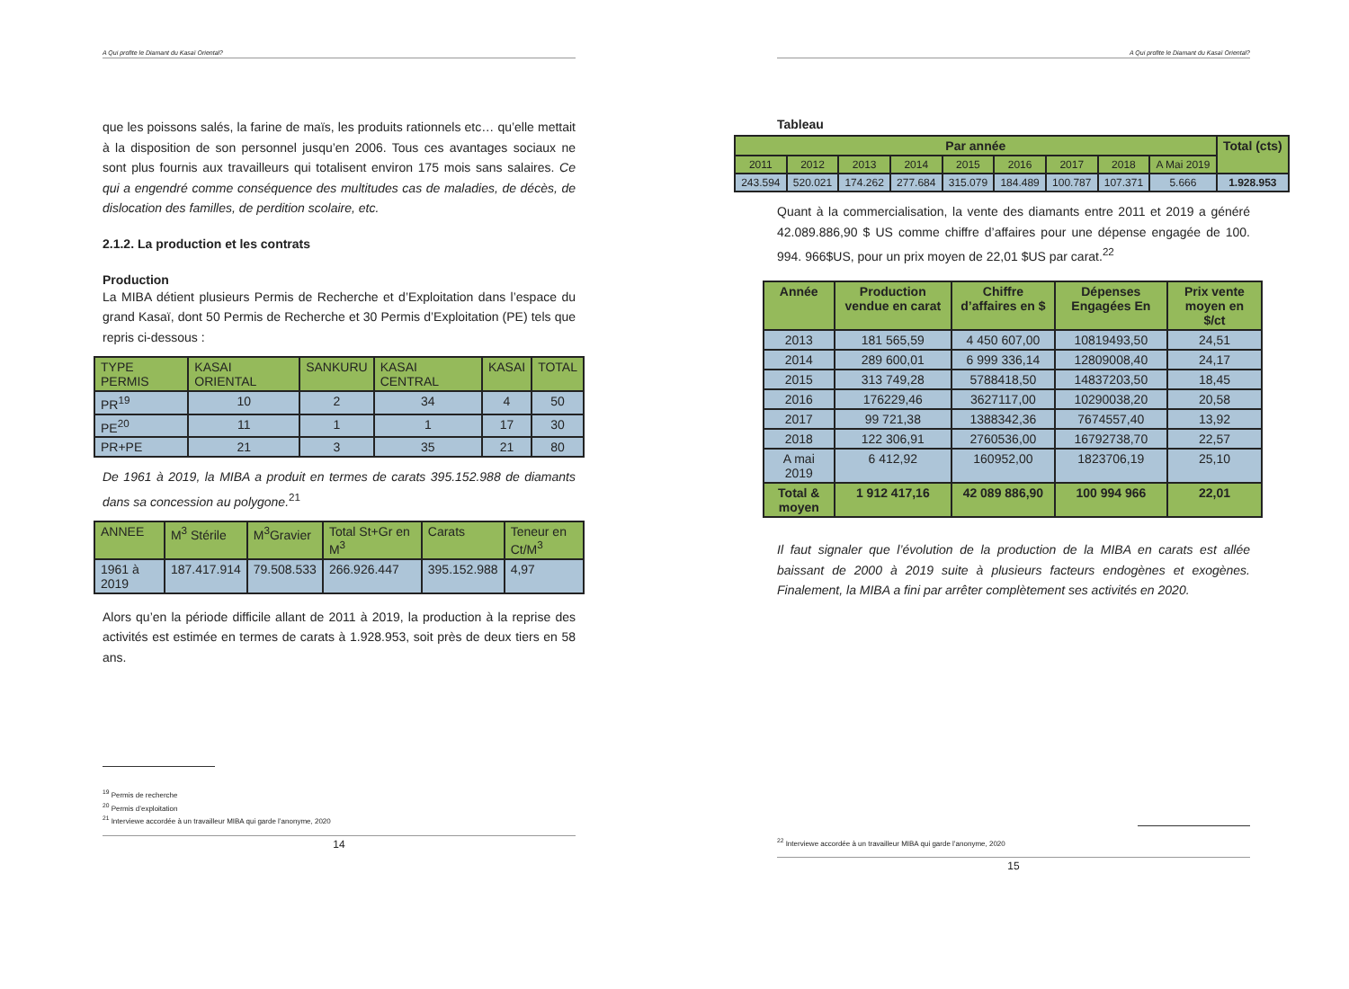A Qui profite le Diamant du Kasaï Oriental?
que les poissons salés, la farine de maïs, les produits rationnels etc… qu’elle mettait à la disposition de son personnel jusqu’en 2006. Tous ces avantages sociaux ne sont plus fournis aux travailleurs qui totalisent environ 175 mois sans salaires. Ce qui a engendré comme conséquence des multitudes cas de maladies, de décès, de dislocation des familles, de perdition scolaire, etc.
2.1.2. La production et les contrats
Production
La MIBA détient plusieurs Permis de Recherche et d’Exploitation dans l’espace du grand Kasaï, dont 50 Permis de Recherche et 30 Permis d’Exploitation (PE) tels que repris ci-dessous :
| TYPE PERMIS | KASAI ORIENTAL | SANKURU | KASAI CENTRAL | KASAI | TOTAL |
| PR<sup>19</sup> | 10 | 2 | 34 | 4 | 50 |
| PE<sup>20</sup> | 11 | 1 | 1 | 17 | 30 |
| PR+PE | 21 | 3 | 35 | 21 | 80 |
De 1961 à 2019, la MIBA a produit en termes de carats 395.152.988 de diamants dans sa concession au polygone.<sup>21</sup>
| ANNEE | M<sup>3</sup> Stérile | M<sup>3</sup>Gravier | Total St+Gr en M<sup>3</sup> | Carats | Teneur en Ct/M<sup>3</sup> |
| 1961 à 2019 | 187.417.914 | 79.508.533 | 266.926.447 | 395.152.988 | 4,97 |
Alors qu’en la période difficile allant de 2011 à 2019, la production à la reprise des activités est estimée en termes de carats à 1.928.953, soit près de deux tiers en 58 ans.
<sup>19</sup> Permis de recherche
<sup>20</sup> Permis d’exploitation
<sup>21</sup> Interviewe accordée à un travailleur MIBA qui garde l’anonyme, 2020
14
A Qui profite le Diamant du Kasaï Oriental?
Tableau
| Par année | | | | | | | | | Total (cts) |
| 2011 | 2012 | 2013 | 2014 | 2015 | 2016 | 2017 | 2018 | A Mai 2019 | |
| 243.594 | 520.021 | 174.262 | 277.684 | 315.079 | 184.489 | 100.787 | 107.371 | 5.666 | 1.928.953 |
Quant à la commercialisation, la vente des diamants entre 2011 et 2019 a généré 42.089.886,90 $ US comme chiffre d’affaires pour une dépense engagée de 100. 994. 966$US, pour un prix moyen de 22,01 $US par carat.<sup>22</sup>
| Année | Production vendue en carat | Chiffre d’affaires en $ | Dépenses Engagées En | Prix vente moyen en $/ct |
| 2013 | 181 565,59 | 4 450 607,00 | 10819493,50 | 24,51 |
| 2014 | 289 600,01 | 6 999 336,14 | 12809008,40 | 24,17 |
| 2015 | 313 749,28 | 5788418,50 | 14837203,50 | 18,45 |
| 2016 | 176229,46 | 3627117,00 | 10290038,20 | 20,58 |
| 2017 | 99 721,38 | 1388342,36 | 7674557,40 | 13,92 |
| 2018 | 122 306,91 | 2760536,00 | 16792738,70 | 22,57 |
| A mai 2019 | 6 412,92 | 160952,00 | 1823706,19 | 25,10 |
| Total & moyen | 1 912 417,16 | 42 089 886,90 | 100 994 966 | 22,01 |
Il faut signaler que l’évolution de la production de la MIBA en carats est allée baissant de 2000 à 2019 suite à plusieurs facteurs endogènes et exogènes. Finalement, la MIBA a fini par arrêter complètement ses activités en 2020.
<sup>22</sup> Interviewe accordée à un travailleur MIBA qui garde l’anonyme, 2020
15